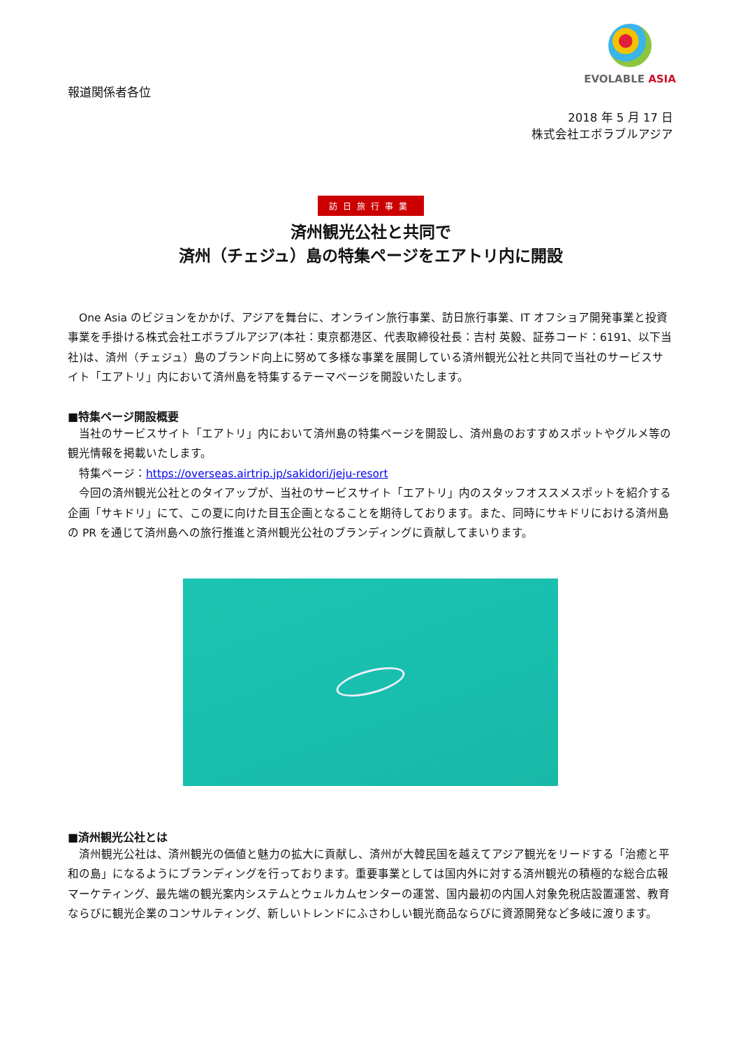EVOLABLE ASIA
報道関係者各位
2018 年 5 月 17 日
株式会社エボラブルアジア
訪日旅行事業
済州観光公社と共同で
済州（チェジュ）島の特集ページをエアトリ内に開設
　One Asia のビジョンをかかげ、アジアを舞台に、オンライン旅行事業、訪日旅行事業、IT オフショア開発事業と投資事業を手掛ける株式会社エボラブルアジア(本社：東京都港区、代表取締役社長：吉村 英毅、証券コード：6191、以下当社)は、済州（チェジュ）島のブランド向上に努めて多様な事業を展開している済州観光公社と共同で当社のサービスサイト「エアトリ」内において済州島を特集するテーマページを開設いたします。
■特集ページ開設概要
　当社のサービスサイト「エアトリ」内において済州島の特集ページを開設し、済州島のおすすめスポットやグルメ等の観光情報を掲載いたします。
　特集ページ：https://overseas.airtrip.jp/sakidori/jeju-resort
　今回の済州観光公社とのタイアップが、当社のサービスサイト「エアトリ」内のスタッフオススメスポットを紹介する企画「サキドリ」にて、この夏に向けた目玉企画となることを期待しております。また、同時にサキドリにおける済州島の PR を通じて済州島への旅行推進と済州観光公社のブランディングに貢献してまいります。
■済州観光公社とは
　済州観光公社は、済州観光の価値と魅力の拡大に貢献し、済州が大韓民国を越えてアジア観光をリードする「治癒と平和の島」になるようにブランディングを行っております。重要事業としては国内外に対する済州観光の積極的な総合広報マーケティング、最先端の観光案内システムとウェルカムセンターの運営、国内最初の内国人対象免税店設置運営、教育ならびに観光企業のコンサルティング、新しいトレンドにふさわしい観光商品ならびに資源開発など多岐に渡ります。